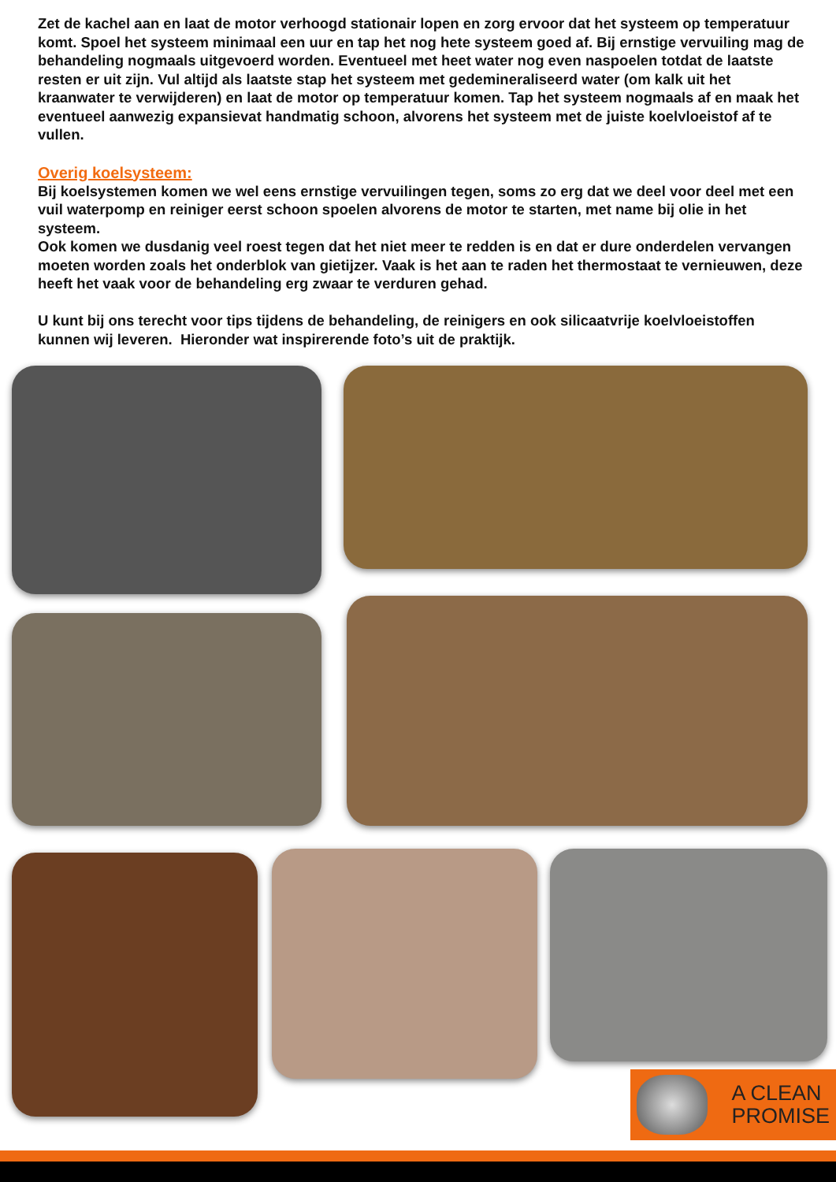Zet de kachel aan en laat de motor verhoogd stationair lopen en zorg ervoor dat het systeem op temperatuur komt. Spoel het systeem minimaal een uur en tap het nog hete systeem goed af. Bij ernstige vervuiling mag de behandeling nogmaals uitgevoerd worden. Eventueel met heet water nog even naspoelen totdat de laatste resten er uit zijn. Vul altijd als laatste stap het systeem met gedemineraliseerd water (om kalk uit het kraanwater te verwijderen) en laat de motor op temperatuur komen. Tap het systeem nogmaals af en maak het eventueel aanwezig expansievat handmatig schoon, alvorens het systeem met de juiste koelvloeistof af te vullen.
Overig koelsysteem:
Bij koelsystemen komen we wel eens ernstige vervuilingen tegen, soms zo erg dat we deel voor deel met een vuil waterpomp en reiniger eerst schoon spoelen alvorens de motor te starten, met name bij olie in het systeem.
Ook komen we dusdanig veel roest tegen dat het niet meer te redden is en dat er dure onderdelen vervangen moeten worden zoals het onderblok van gietijzer. Vaak is het aan te raden het thermostaat te vernieuwen, deze heeft het vaak voor de behandeling erg zwaar te verduren gehad.
U kunt bij ons terecht voor tips tijdens de behandeling, de reinigers en ook silicaatvrije koelvloeistoffen kunnen wij leveren. Hieronder wat inspirerende foto’s uit de praktijk.
A CLEAN
PROMISE